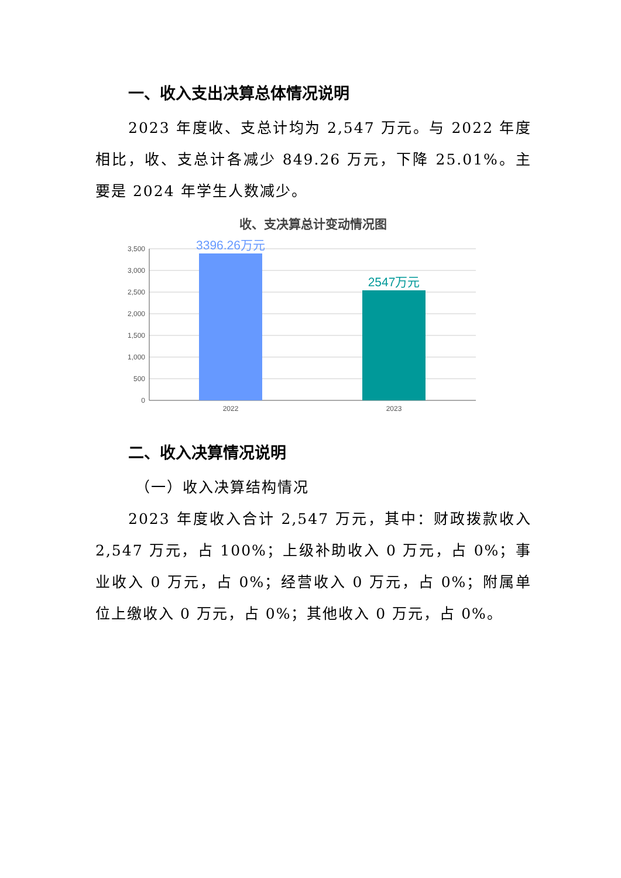一、收入支出决算总体情况说明
2023 年度收、支总计均为 2,547 万元。与 2022 年度相比，收、支总计各减少 849.26 万元，下降 25.01%。主要是 2024 年学生人数减少。
收、支决算总计变动情况图
3,500
3,000
2,500
2,000
1,500
1,000
500
0
3396.26万元
2547万元
2022
2023
二、收入决算情况说明
（一）收入决算结构情况
2023 年度收入合计 2,547 万元，其中：财政拨款收入 2,547 万元，占 100%；上级补助收入 0 万元，占 0%；事业收入 0 万元，占 0%；经营收入 0 万元，占 0%；附属单位上缴收入 0 万元，占 0%；其他收入 0 万元，占 0%。